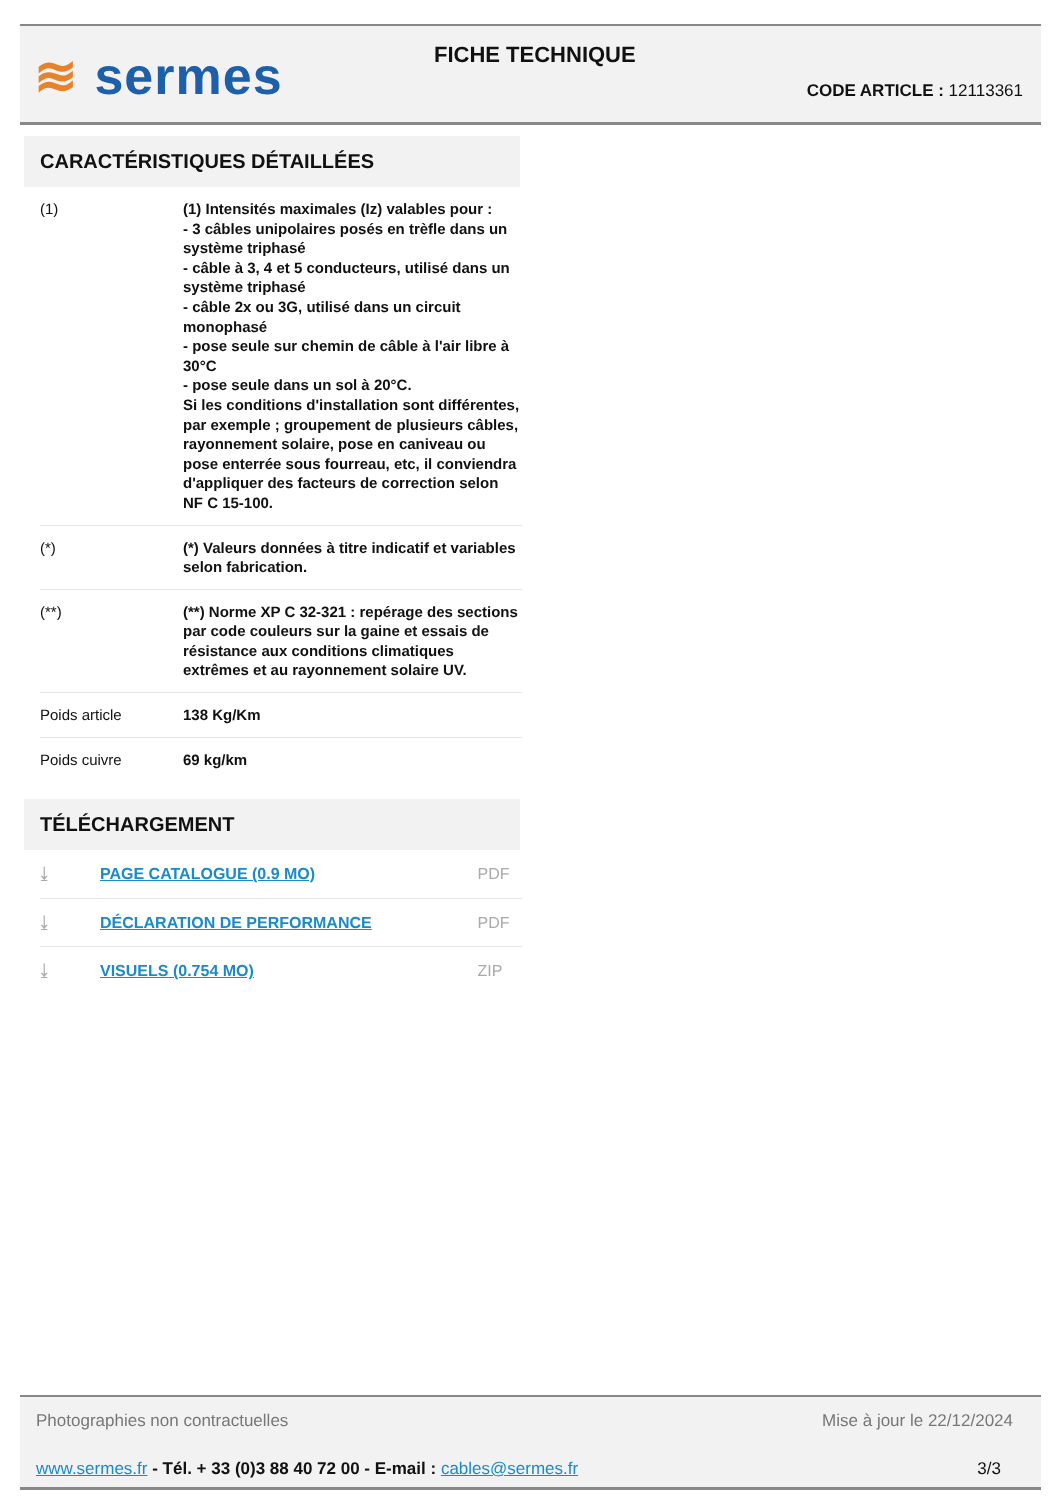≋ sermes
FICHE TECHNIQUE
CODE ARTICLE : 12113361
CARACTÉRISTIQUES DÉTAILLÉES
| (1) | (1) Intensités maximales (Iz) valables pour : - 3 câbles unipolaires posés en trèfle dans un système triphasé - câble à 3, 4 et 5 conducteurs, utilisé dans un système triphasé - câble 2x ou 3G, utilisé dans un circuit monophasé - pose seule sur chemin de câble à l'air libre à 30°C - pose seule dans un sol à 20°C. Si les conditions d'installation sont différentes, par exemple ; groupement de plusieurs câbles, rayonnement solaire, pose en caniveau ou pose enterrée sous fourreau, etc, il conviendra d'appliquer des facteurs de correction selon NF C 15-100. |
| (*) | (*) Valeurs données à titre indicatif et variables selon fabrication. |
| (**) | (**) Norme XP C 32-321 : repérage des sections par code couleurs sur la gaine et essais de résistance aux conditions climatiques extrêmes et au rayonnement solaire UV. |
| Poids article | 138 Kg/Km |
| Poids cuivre | 69 kg/km |
TÉLÉCHARGEMENT
| ⤓ | PAGE CATALOGUE (0.9 MO) | PDF |
| ⤓ | DÉCLARATION DE PERFORMANCE | PDF |
| ⤓ | VISUELS (0.754 MO) | ZIP |
Photographies non contractuelles Mise à jour le 22/12/2024
www.sermes.fr - Tél. + 33 (0)3 88 40 72 00 - E-mail : cables@sermes.fr 3/3